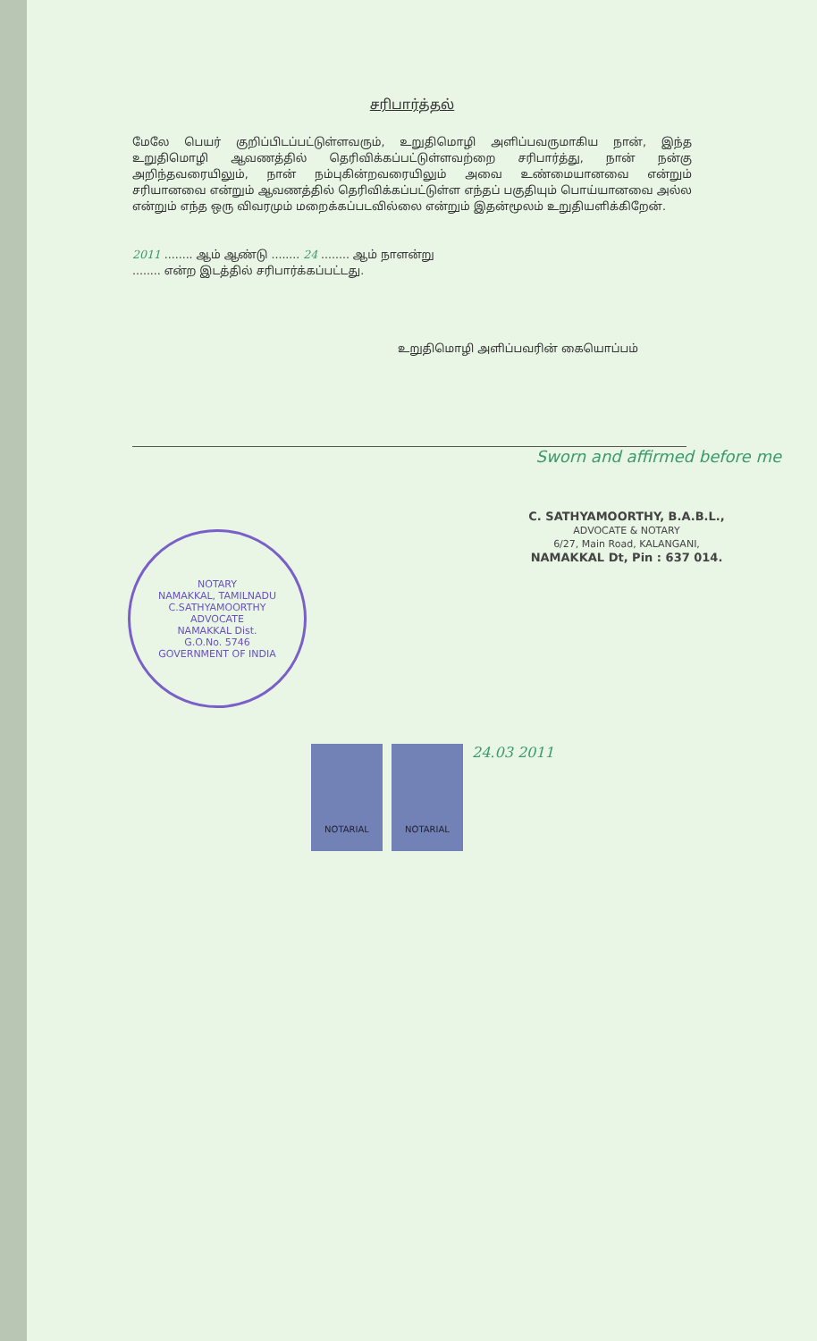சரிபார்த்தல்
மேலே பெயர் குறிப்பிடப்பட்டுள்ளவரும், உறுதிமொழி அளிப்பவருமாகிய நான், இந்த உறுதிமொழி ஆவணத்தில் தெரிவிக்கப்பட்டுள்ளவற்றை சரிபார்த்து, நான் நன்கு அறிந்தவரையிலும், நான் நம்புகின்றவரையிலும் அவை உண்மையானவை என்றும் சரியானவை என்றும் ஆவணத்தில் தெரிவிக்கப்பட்டுள்ள எந்தப் பகுதியும் பொய்யானவை அல்ல என்றும் எந்த ஒரு விவரமும் மறைக்கப்படவில்லை என்றும் இதன்மூலம் உறுதியளிக்கிறேன்.
2011 ........ ஆம் ஆண்டு ........ 24 ........ ஆம் நாளன்று
........ என்ற இடத்தில் சரிபார்க்கப்பட்டது.
உறுதிமொழி அளிப்பவரின் கையொப்பம்
C. SATHYAMOORTHY, B.A.B.L.,
ADVOCATE & NOTARY
6/27, Main Road, KALANGANI,
NAMAKKAL Dt, Pin : 637 014.
NOTARY
NAMAKKAL, TAMILNADU
C.SATHYAMOORTHY
ADVOCATE
NAMAKKAL Dist.
G.O.No. 5746
GOVERNMENT OF INDIA
NOTARIAL NOTARIAL
24.03 2011
Sworn and affirmed before me